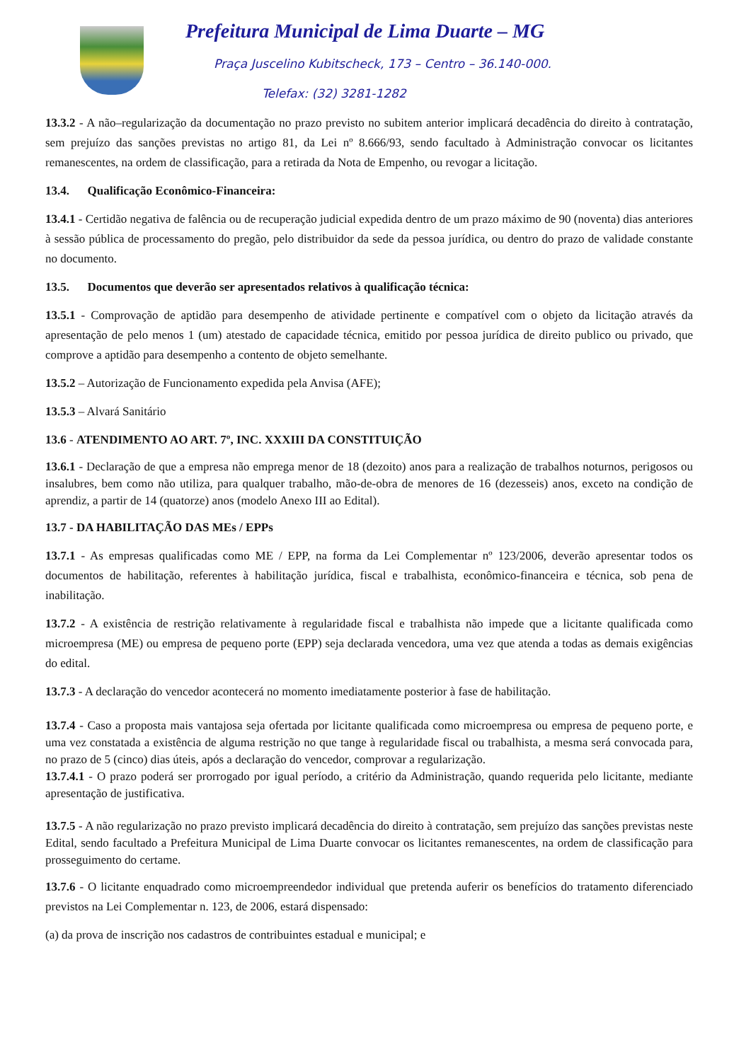Prefeitura Municipal de Lima Duarte – MG
Praça Juscelino Kubitscheck, 173 – Centro – 36.140-000.
Telefax: (32) 3281-1282
13.3.2 - A não–regularização da documentação no prazo previsto no subitem anterior implicará decadência do direito à contratação, sem prejuízo das sanções previstas no artigo 81, da Lei nº 8.666/93, sendo facultado à Administração convocar os licitantes remanescentes, na ordem de classificação, para a retirada da Nota de Empenho, ou revogar a licitação.
13.4. Qualificação Econômico-Financeira:
13.4.1 - Certidão negativa de falência ou de recuperação judicial expedida dentro de um prazo máximo de 90 (noventa) dias anteriores à sessão pública de processamento do pregão, pelo distribuidor da sede da pessoa jurídica, ou dentro do prazo de validade constante no documento.
13.5. Documentos que deverão ser apresentados relativos à qualificação técnica:
13.5.1 - Comprovação de aptidão para desempenho de atividade pertinente e compatível com o objeto da licitação através da apresentação de pelo menos 1 (um) atestado de capacidade técnica, emitido por pessoa jurídica de direito publico ou privado, que comprove a aptidão para desempenho a contento de objeto semelhante.
13.5.2 – Autorização de Funcionamento expedida pela Anvisa (AFE);
13.5.3 – Alvará Sanitário
13.6 - ATENDIMENTO AO ART. 7º, INC. XXXIII DA CONSTITUIÇÃO
13.6.1 - Declaração de que a empresa não emprega menor de 18 (dezoito) anos para a realização de trabalhos noturnos, perigosos ou insalubres, bem como não utiliza, para qualquer trabalho, mão-de-obra de menores de 16 (dezesseis) anos, exceto na condição de aprendiz, a partir de 14 (quatorze) anos (modelo Anexo III ao Edital).
13.7 - DA HABILITAÇÃO DAS MEs / EPPs
13.7.1 - As empresas qualificadas como ME / EPP, na forma da Lei Complementar nº 123/2006, deverão apresentar todos os documentos de habilitação, referentes à habilitação jurídica, fiscal e trabalhista, econômico-financeira e técnica, sob pena de inabilitação.
13.7.2 - A existência de restrição relativamente à regularidade fiscal e trabalhista não impede que a licitante qualificada como microempresa (ME) ou empresa de pequeno porte (EPP) seja declarada vencedora, uma vez que atenda a todas as demais exigências do edital.
13.7.3 - A declaração do vencedor acontecerá no momento imediatamente posterior à fase de habilitação.
13.7.4 - Caso a proposta mais vantajosa seja ofertada por licitante qualificada como microempresa ou empresa de pequeno porte, e uma vez constatada a existência de alguma restrição no que tange à regularidade fiscal ou trabalhista, a mesma será convocada para, no prazo de 5 (cinco) dias úteis, após a declaração do vencedor, comprovar a regularização.
13.7.4.1 - O prazo poderá ser prorrogado por igual período, a critério da Administração, quando requerida pelo licitante, mediante apresentação de justificativa.
13.7.5 - A não regularização no prazo previsto implicará decadência do direito à contratação, sem prejuízo das sanções previstas neste Edital, sendo facultado a Prefeitura Municipal de Lima Duarte convocar os licitantes remanescentes, na ordem de classificação para prosseguimento do certame.
13.7.6 - O licitante enquadrado como microempreendedor individual que pretenda auferir os benefícios do tratamento diferenciado previstos na Lei Complementar n. 123, de 2006, estará dispensado:
(a) da prova de inscrição nos cadastros de contribuintes estadual e municipal; e